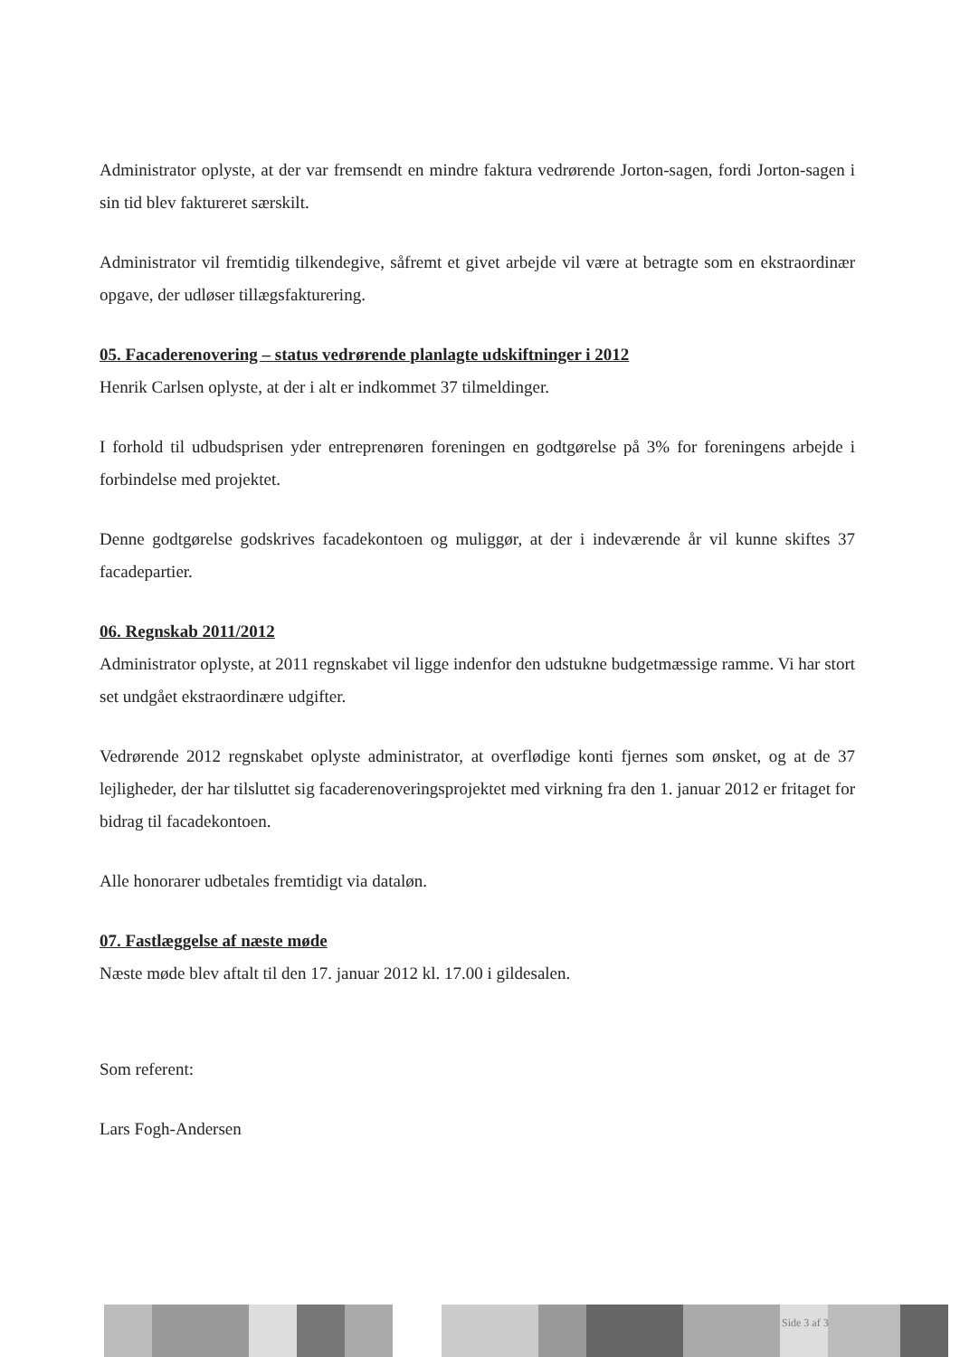Administrator oplyste, at der var fremsendt en mindre faktura vedrørende Jorton-sagen, fordi Jorton-sagen i sin tid blev faktureret særskilt.
Administrator vil fremtidig tilkendegive, såfremt et givet arbejde vil være at betragte som en ekstraordinær opgave, der udløser tillægsfakturering.
05. Facaderenovering – status vedrørende planlagte udskiftninger i 2012
Henrik Carlsen oplyste, at der i alt er indkommet 37 tilmeldinger.
I forhold til udbudsprisen yder entreprenøren foreningen en godtgørelse på 3% for foreningens arbejde i forbindelse med projektet.
Denne godtgørelse godskrives facadekontoen og muliggør, at der i indeværende år vil kunne skiftes 37 facadepartier.
06. Regnskab 2011/2012
Administrator oplyste, at 2011 regnskabet vil ligge indenfor den udstukne budgetmæssige ramme. Vi har stort set undgået ekstraordinære udgifter.
Vedrørende 2012 regnskabet oplyste administrator, at overflødige konti fjernes som ønsket, og at de 37 lejligheder, der har tilsluttet sig facaderenoveringsprojektet med virkning fra den 1. januar 2012 er fritaget for bidrag til facadekontoen.
Alle honorarer udbetales fremtidigt via dataløn.
07. Fastlæggelse af næste møde
Næste møde blev aftalt til den 17. januar 2012 kl. 17.00 i gildesalen.
Som referent:
Lars Fogh-Andersen
Side 3 af 3